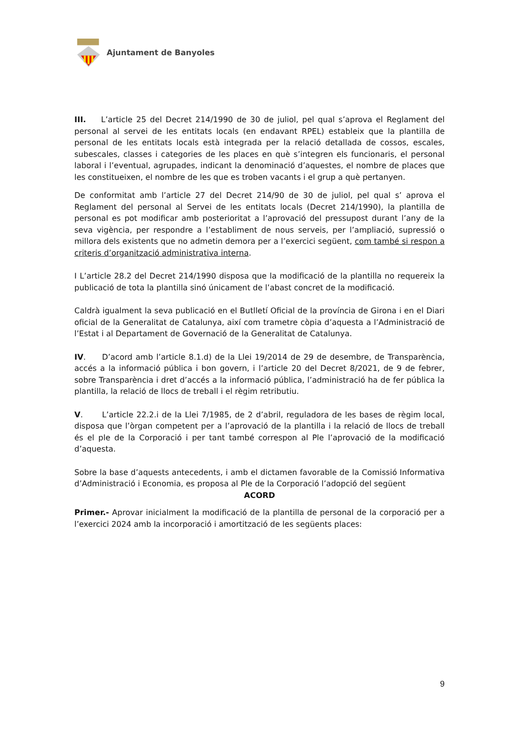Ajuntament de Banyoles
III. L’article 25 del Decret 214/1990 de 30 de juliol, pel qual s’aprova el Reglament del personal al servei de les entitats locals (en endavant RPEL) estableix que la plantilla de personal de les entitats locals està integrada per la relació detallada de cossos, escales, subescales, classes i categories de les places en què s’integren els funcionaris, el personal laboral i l’eventual, agrupades, indicant la denominació d’aquestes, el nombre de places que les constitueixen, el nombre de les que es troben vacants i el grup a què pertanyen.
De conformitat amb l’article 27 del Decret 214/90 de 30 de juliol, pel qual s’ aprova el Reglament del personal al Servei de les entitats locals (Decret 214/1990), la plantilla de personal es pot modificar amb posterioritat a l’aprovació del pressupost durant l’any de la seva vigència, per respondre a l’establiment de nous serveis, per l’ampliació, supressió o millora dels existents que no admetin demora per a l’exercici següent, com també si respon a criteris d’organització administrativa interna.
I L’article 28.2 del Decret 214/1990 disposa que la modificació de la plantilla no requereix la publicació de tota la plantilla sinó únicament de l’abast concret de la modificació.
Caldrà igualment la seva publicació en el Butlletí Oficial de la província de Girona i en el Diari oficial de la Generalitat de Catalunya, així com trametre còpia d’aquesta a l’Administració de l’Estat i al Departament de Governació de la Generalitat de Catalunya.
IV. D’acord amb l’article 8.1.d) de la Llei 19/2014 de 29 de desembre, de Transparència, accés a la informació pública i bon govern, i l’article 20 del Decret 8/2021, de 9 de febrer, sobre Transparència i dret d’accés a la informació pública, l’administració ha de fer pública la plantilla, la relació de llocs de treball i el règim retributiu.
V. L’article 22.2.i de la Llei 7/1985, de 2 d’abril, reguladora de les bases de règim local, disposa que l’òrgan competent per a l’aprovació de la plantilla i la relació de llocs de treball és el ple de la Corporació i per tant també correspon al Ple l’aprovació de la modificació d’aquesta.
Sobre la base d’aquests antecedents, i amb el dictamen favorable de la Comissió Informativa d’Administració i Economia, es proposa al Ple de la Corporació l’adopció del següent
ACORD
Primer.- Aprovar inicialment la modificació de la plantilla de personal de la corporació per a l’exercici 2024 amb la incorporació i amortització de les següents places:
9